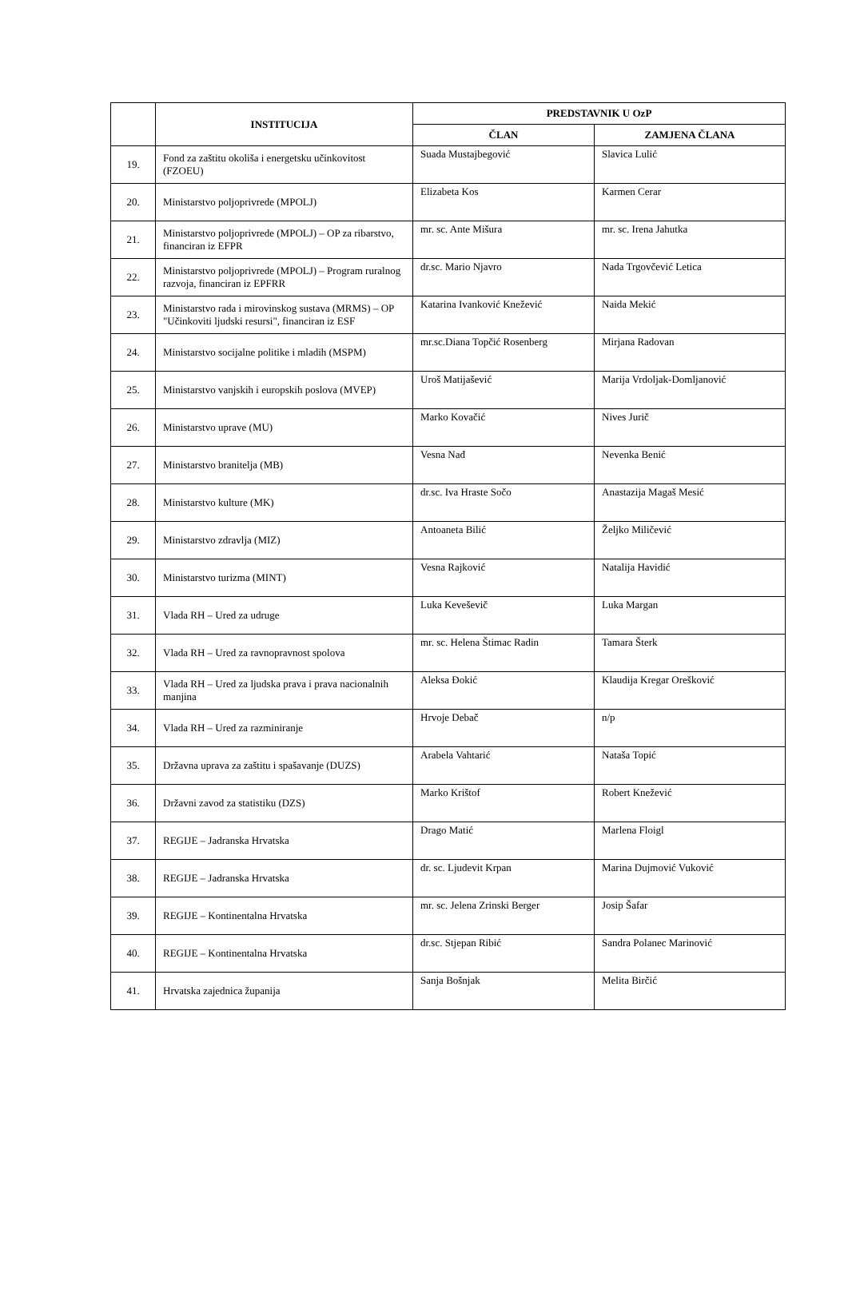| | INSTITUCIJA | PREDSTAVNIK U OzP | |
| --- | --- | --- | --- |
| | | ČLAN | ZAMJENA ČLANA |
| 19. | Fond za zaštitu okoliša i energetsku učinkovitost (FZOEU) | Suada Mustajbegović | Slavica Lulić |
| 20. | Ministarstvo poljoprivrede (MPOLJ) | Elizabeta Kos | Karmen Cerar |
| 21. | Ministarstvo poljoprivrede (MPOLJ) – OP za ribarstvo, financiran iz EFPR | mr. sc. Ante Mišura | mr. sc. Irena Jahutka |
| 22. | Ministarstvo poljoprivrede (MPOLJ) – Program ruralnog razvoja, financiran iz EPFRR | dr.sc. Mario Njavro | Nada Trgovčević Letica |
| 23. | Ministarstvo rada i mirovinskog sustava (MRMS) – OP "Učinkoviti ljudski resursi", financiran iz ESF | Katarina Ivanković Knežević | Naida Mekić |
| 24. | Ministarstvo socijalne politike i mladih (MSPM) | mr.sc.Diana Topčić Rosenberg | Mirjana Radovan |
| 25. | Ministarstvo vanjskih i europskih poslova (MVEP) | Uroš Matijašević | Marija Vrdoljak-Domljanović |
| 26. | Ministarstvo uprave (MU) | Marko Kovačić | Nives Jurič |
| 27. | Ministarstvo branitelja (MB) | Vesna Nađ | Nevenka Benić |
| 28. | Ministarstvo kulture (MK) | dr.sc. Iva Hraste Sočo | Anastazija Magaš Mesić |
| 29. | Ministarstvo zdravlja (MIZ) | Antoaneta Bilić | Željko Miličević |
| 30. | Ministarstvo turizma (MINT) | Vesna Rajković | Natalija Havidić |
| 31. | Vlada RH – Ured za udruge | Luka Keveševič | Luka Margan |
| 32. | Vlada RH – Ured za ravnopravnost spolova | mr. sc. Helena Štimac Radin | Tamara Šterk |
| 33. | Vlada RH – Ured za ljudska prava i prava nacionalnih manjina | Aleksa Đokić | Klaudija Kregar Orešković |
| 34. | Vlada RH – Ured za razminiranje | Hrvoje Debač | n/p |
| 35. | Državna uprava za zaštitu i spašavanje (DUZS) | Arabela Vahtarić | Nataša Topić |
| 36. | Državni zavod za statistiku (DZS) | Marko Krištof | Robert Knežević |
| 37. | REGIJE – Jadranska Hrvatska | Drago Matić | Marlena Floigl |
| 38. | REGIJE – Jadranska Hrvatska | dr. sc. Ljudevit Krpan | Marina Dujmović Vuković |
| 39. | REGIJE – Kontinentalna Hrvatska | mr. sc. Jelena Zrinski Berger | Josip Šafar |
| 40. | REGIJE – Kontinentalna Hrvatska | dr.sc. Stjepan Ribić | Sandra Polanec Marinović |
| 41. | Hrvatska zajednica županija | Sanja Bošnjak | Melita Birčić |